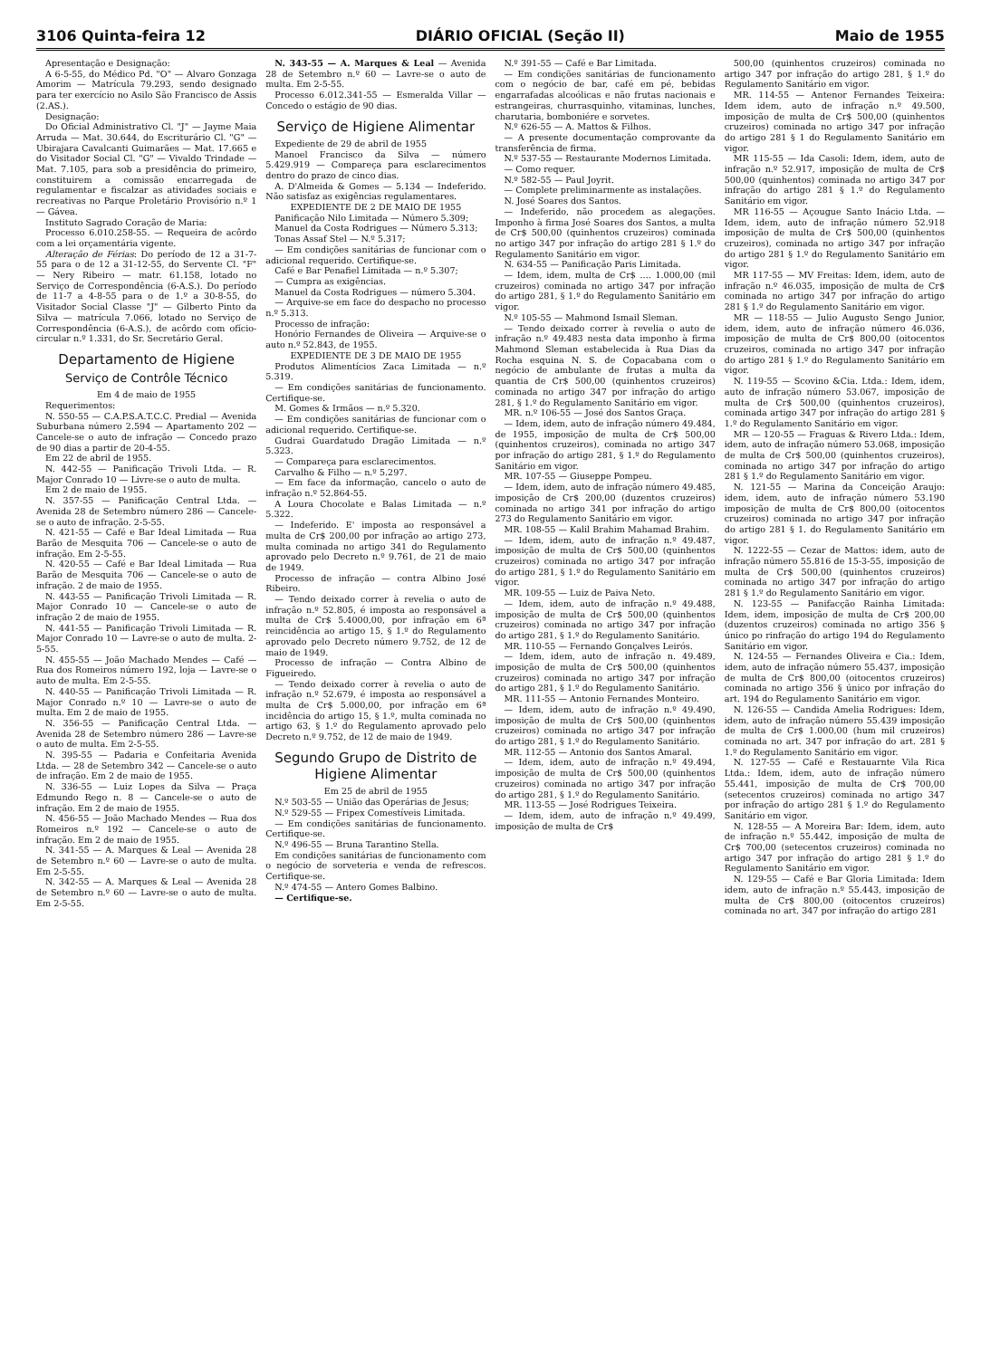3106 Quinta-feira 12 DIÁRIO OFICIAL (Seção II) Maio de 1955
Apresentação e Designação:
A 6-5-55, do Médico Pd. "O" — Alvaro Gonzaga Amorim — Matrícula 79.293, sendo designado para ter exercício no Asilo São Francisco de Assis (2.AS.).
Designação:
Do Oficial Administrativo Cl. "J" — Jayme Maia Arruda — Mat. 30.644, do Escriturário Cl. "G" — Ubirajara Cavalcanti Guimarães — Mat. 17.665 e do Visitador Social Cl. "G" — Vivaldo Trindade — Mat. 7.105, para sob a presidência do primeiro, constituirem a comissão encarregada de regulamentar e fiscalzar as atividades sociais e recreativas no Parque Proletário Provisório n.º 1 — Gávea.
Instituto Sagrado Coração de Maria:
Processo 6.010.258-55. — Requeira de acôrdo com a lei orçamentária vigente.
Alteração de Férias: Do período de 12 a 31-7-55 para o de 12 a 31-12-55, do Servente Cl. "F" — Nery Ribeiro — matr. 61.158, lotado no Serviço de Correspondência (6-A.S.). Do período de 11-7 a 4-8-55 para o de 1.º a 30-8-55, do Visitador Social Classe "J" — Gilberto Pinto da Silva — matrícula 7.066, lotado no Serviço de Correspondência (6-A.S.), de acôrdo com ofício-circular n.º 1.331, do Sr. Secretário Geral.
Departamento de Higiene
Serviço de Contrôle Técnico
Em 4 de maio de 1955
Requerimentos:
N. 550-55 — C.A.P.S.A.T.C.C. Predial — Avenida Suburbana número 2.594 — Apartamento 202 — Cancele-se o auto de infração — Concedo prazo de 90 dias a partir de 20-4-55.
Em 22 de abril de 1955.
N. 442-55 — Panificação Trivoli Ltda. — R. Major Conrado 10 — Livre-se o auto de multa.
Em 2 de maio de 1955.
N. 357-55 — Panificação Central Ltda. — Avenida 28 de Setembro número 286 — Cancele-se o auto de infração. 2-5-55.
N. 421-55 — Café e Bar Ideal Limitada — Rua Barão de Mesquita 706 — Cancele-se o auto de infração. Em 2-5-55.
N. 420-55 — Café e Bar Ideal Limitada — Rua Barão de Mesquita 706 — Cancele-se o auto de infração. 2 de maio de 1955.
N. 443-55 — Panificação Trivoli Limitada — R. Major Conrado 10 — Cancele-se o auto de infração 2 de maio de 1955.
N. 441-55 — Panificação Trivoli Limitada — R. Major Conrado 10 — Lavre-se o auto de multa. 2-5-55.
N. 455-55 — João Machado Mendes — Café — Rua dos Romeiros número 192, loja — Lavre-se o auto de multa. Em 2-5-55.
N. 440-55 — Panificação Trivoli Limitada — R. Major Conrado n.º 10 — Lavre-se o auto de multa. Em 2 de maio de 1955.
N. 356-55 — Panificação Central Ltda. — Avenida 28 de Setembro número 286 — Lavre-se o auto de multa. Em 2-5-55.
N. 395-55 — Padaria e Confeitaria Avenida Ltda. — 28 de Setembro 342 — Cancele-se o auto de infração. Em 2 de maio de 1955.
N. 336-55 — Luiz Lopes da Silva — Praça Edmundo Rego n. 8 — Cancele-se o auto de infração. Em 2 de maio de 1955.
N. 456-55 — João Machado Mendes — Rua dos Romeiros n.º 192 — Cancele-se o auto de infração. Em 2 de maio de 1955.
N. 341-55 — A. Marques & Leal — Avenida 28 de Setembro n.º 60 — Lavre-se o auto de multa. Em 2-5-55.
N. 342-55 — A. Marques & Leal — Avenida 28 de Setembro n.º 60 — Lavre-se o auto de multa. Em 2-5-55.
N. 343-55 — A. Marques & Leal — Avenida 28 de Setembro n.º 60 — Lavre-se o auto de multa. Em 2-5-55.
Processo 6.012.341-55 — Esmeralda Villar — Concedo o estágio de 90 dias.
Serviço de Higiene Alimentar
Expediente de 29 de abril de 1955
Manoel Francisco da Silva — número 5.429.919 — Compareça para esclarecimentos dentro do prazo de cinco dias.
A. D'Almeida & Gomes — 5.134 — Indeferido. Não satisfaz as exigências regulamentares.
EXPEDIENTE DE 2 DE MAIO DE 1955
Panificação Nilo Limitada — Número 5.309;
Manuel da Costa Rodrigues — Número 5.313;
Tonas Assaf Stel — N.º 5.317;
— Em condições sanitárias de funcionar com o adicional requerido. Certifique-se.
Café e Bar Penafiel Limitada — n.º 5.307;
— Cumpra as exigências.
Manuel da Costa Rodrigues — número 5.304.
— Arquive-se em face do despacho no processo n.º 5.313.
Processo de infração:
Honório Fernandes de Oliveira — Arquive-se o auto n.º 52.843, de 1955.
EXPEDIENTE DE 3 DE MAIO DE 1955
Produtos Alimentícios Zaca Limitada — n.º 5.319.
— Em condições sanitárias de funcionamento. Certifique-se.
M. Gomes & Irmãos — n.º 5.320.
— Em condições sanitárias de funcionar com o adicional requerido. Certifique-se.
Gudrai Guardatudo Dragão Limitada — n.º 5.323.
— Compareça para esclarecimentos.
Carvalho & Filho — n.º 5.297.
— Em face da informação, cancelo o auto de infração n.º 52.864-55.
A Loura Chocolate e Balas Limitada — n.º 5.322.
— Indeferido. E' imposta ao responsável a multa de Cr$ 200,00 por infração ao artigo 273, multa cominada no artigo 341 do Regulamento aprovado pelo Decreto n.º 9.761, de 21 de maio de 1949.
Processo de infração — contra Albino José Ribeiro.
— Tendo deixado correr à revelia o auto de infração n.º 52.805, é imposta ao responsável a multa de Cr$ 5.4000,00, por infração em 6ª reincidência ao artigo 15, § 1.º do Regulamento aprovado pelo Decreto número 9.752, de 12 de maio de 1949.
Processo de infração — Contra Albino de Figueiredo.
— Tendo deixado correr à revelia o auto de infração n.º 52.679, é imposta ao responsável a multa de Cr$ 5.000,00, por infração em 6ª incidência do artigo 15, § 1.º, multa cominada no artigo 63, § 1.º do Regulamento aprovado pelo Decreto n.º 9.752, de 12 de maio de 1949.
Segundo Grupo de Distrito de Higiene Alimentar
Em 25 de abril de 1955
N.º 503-55 — União das Operárias de Jesus;
N.º 529-55 — Fripex Comestíveis Limitada.
— Em condições sanitárias de funcionamento. Certifique-se.
N.º 496-55 — Bruna Tarantino Stella.
Em condições sanitárias de funcionamento com o negócio de sorveteria e venda de refrescos. Certifique-se.
N.º 474-55 — Antero Gomes Balbino.
— Certifique-se.
N.º 391-55 — Café e Bar Limitada.
— Em condições sanitárias de funcionamento com o negócio de bar, café em pé, bebidas engarrafadas alcoólicas e não frutas nacionais e estrangeiras, churrasquinho, vitaminas, lunches, charutaria, bomboniére e sorvetes.
N.º 626-55 — A. Mattos & Filhos.
— A presente documentação comprovante da transferência de firma.
N.º 537-55 — Restaurante Modernos Limitada.
— Como requer.
N.º 582-55 — Paul Joyrit.
— Complete preliminarmente as instalações.
N. José Soares dos Santos.
— Indeferido, não procedem as alegações. Imponho à firma José Soares dos Santos, a multa de Cr$ 500,00 (quinhentos cruzeiros) cominada no artigo 347 por infração do artigo 281 § 1.º do Regulamento Sanitário em vigor.
N. 634-55 — Panificação Paris Limitada.
— Idem, idem, multa de Cr$ .... 1.000,00 (mil cruzeiros) cominada no artigo 347 por infração do artigo 281, § 1.º do Regulamento Sanitário em vigor.
N.º 105-55 — Mahmond Ismail Sleman.
— Tendo deixado correr à revelia o auto de infração n.º 49.483 nesta data imponho à firma Mahmond Sleman estabelecida à Rua Dias da Rocha esquina N. S. de Copacabana com o negócio de ambulante de frutas a multa da quantia de Cr$ 500,00 (quinhentos cruzeiros) cominada no artigo 347 por infração do artigo 281, § 1.º do Regulamento Sanitário em vigor.
MR. n.º 106-55 — José dos Santos Graça.
— Idem, idem, auto de infração número 49.484, de 1955, imposição de multa de Cr$ 500,00 (quinhentos cruzeiros), cominada no artigo 347 por infração do artigo 281, § 1.º do Regulamento Sanitário em vigor.
MR. 107-55 — Giuseppe Pompeu.
— Idem, idem, auto de infração número 49.485, imposição de Cr$ 200,00 (duzentos cruzeiros) cominada no artigo 341 por infração do artigo 273 do Regulamento Sanitário em vigor.
MR. 108-55 — Kalil Brahim Mahamad Brahim.
— Idem, idem, auto de infração n.º 49.487, imposição de multa de Cr$ 500,00 (quinhentos cruzeiros) cominada no artigo 347 por infração do artigo 281, § 1.º do Regulamento Sanitário em vigor.
MR. 109-55 — Luiz de Paiva Neto.
— Idem, idem, auto de infração n.º 49.488, imposição de multa de Cr$ 500,00 (quinhentos cruzeiros) cominada no artigo 347 por infração do artigo 281, § 1.º do Regulamento Sanitário.
MR. 110-55 — Fernando Gonçalves Leirós.
— Idem, idem, auto de infração n. 49.489, imposição de multa de Cr$ 500,00 (quinhentos cruzeiros) cominada no artigo 347 por infração do artigo 281, § 1.º do Regulamento Sanitário.
MR. 111-55 — Antonio Fernandes Monteiro.
— Idem, idem, auto de infração n.º 49.490, imposição de multa de Cr$ 500,00 (quinhentos cruzeiros) cominada no artigo 347 por infração do artigo 281, § 1.º do Regulamento Sanitário.
MR. 112-55 — Antonio dos Santos Amaral.
— Idem, idem, auto de infração n.º 49.494, imposição de multa de Cr$ 500,00 (quinhentos cruzeiros) cominada no artigo 347 por infração do artigo 281, § 1.º do Regulamento Sanitário.
MR. 113-55 — José Rodrigues Teixeira.
— Idem, idem, auto de infração n.º 49.499, imposição de multa de Cr$
500,00 (quinhentos cruzeiros) cominada no artigo 347 por infração do artigo 281, § 1.º do Regulamento Sanitário em vigor.
MR. 114-55 — Antenor Fernandes Teixeira: Idem idem, auto de infração n.º 49.500, imposição de multa de Cr$ 500,00 (quinhentos cruzeiros) cominada no artigo 347 por infração do artigo 281 § 1 do Regulamento Sanitário em vigor.
MR 115-55 — Ida Casoli: Idem, idem, auto de infração n.º 52.917, imposição de multa de Cr$ 500,00 (quinhentos) cominada no artigo 347 por infração do artigo 281 § 1.º do Regulamento Sanitário em vigor.
MR 116-55 — Açougue Santo Inácio Ltda. — Idem, idem, auto de infração número 52.918 imposição de multa de Cr$ 500,00 (quinhentos cruzeiros), cominada no artigo 347 por infração do artigo 281 § 1.º do Regulamento Sanitário em vigor.
MR 117-55 — MV Freitas: Idem, idem, auto de infração n.º 46.035, imposição de multa de Cr$ cominada no artigo 347 por infração do artigo 281 § 1.º do Regulamento Sanitário em vigor.
MR — 118-55 — Julio Augusto Sengo Junior, idem, idem, auto de infração número 46.036, imposição de multa de Cr$ 800,00 (oitocentos cruzeiros, cominada no artigo 347 por infração do artigo 281 § 1.º do Regulamento Sanitário em vigor.
N. 119-55 — Scovino &Cia. Ltda.: Idem, idem, auto de infração número 53.067, imposição de multa de Cr$ 500,00 (quinhentos cruzeiros), cominada artigo 347 por infração do artigo 281 § 1.º do Regulamento Sanitário em vigor.
MR — 120-55 — Fraguas & Rivero Ltda.: Idem, idem, auto de infração número 53.068, imposição de multa de Cr$ 500,00 (quinhentos cruzeiros), cominada no artigo 347 por infração do artigo 281 § 1.º do Regulamento Sanitário em vigor.
N. 121-55 — Marina da Conceição Araujo: idem, idem, auto de infração número 53.190 imposição de multa de Cr$ 800,00 (oitocentos cruzeiros) cominada no artigo 347 por infração do artigo 281 § 1. do Regulamento Sanitário em vigor.
N. 1222-55 — Cezar de Mattos: idem, auto de infração número 55.816 de 15-3-55, imposição de multa de Cr$ 500,00 (quinhentos cruzeiros) cominada no artigo 347 por infração do artigo 281 § 1.º do Regulamento Sanitário em vigor.
N. 123-55 — Panifacção Rainha Limitada: Idem, idem, imposição de multa de Cr$ 200,00 (duzentos cruzeiros) cominada no artigo 356 § único po rinfração do artigo 194 do Regulamento Sanitário em vigor.
N. 124-55 — Fernandes Oliveira e Cia.: Idem, idem, auto de infração número 55.437, imposição de multa de Cr$ 800,00 (oitocentos cruzeiros) cominada no artigo 356 § único por infração do art. 194 do Regulamento Sanitário em vigor.
N. 126-55 — Candida Amelia Rodrigues: Idem, idem, auto de infração número 55.439 imposição de multa de Cr$ 1.000,00 (hum mil cruzeiros) cominada no art. 347 por infração do art. 281 § 1.º do Regulamento Sanitário em vigor.
N. 127-55 — Café e Restauarnte Vila Rica Ltda.: Idem, idem, auto de infração número 55.441, imposição de multa de Cr$ 700,00 (setecentos cruzeiros) cominada no artigo 347 por infração do artigo 281 § 1.º do Regulamento Sanitário em vigor.
N. 128-55 — A Moreira Bar: Idem, idem, auto de infração n.º 55.442, imposição de multa de Cr$ 700,00 (setecentos cruzeiros) cominada no artigo 347 por infração do artigo 281 § 1.º do Regulamento Sanitário em vigor.
N. 129-55 — Café e Bar Gloria Limitada: Idem idem, auto de infração n.º 55.443, imposição de multa de Cr$ 800,00 (oitocentos cruzeiros) cominada no art. 347 por infração do artigo 281